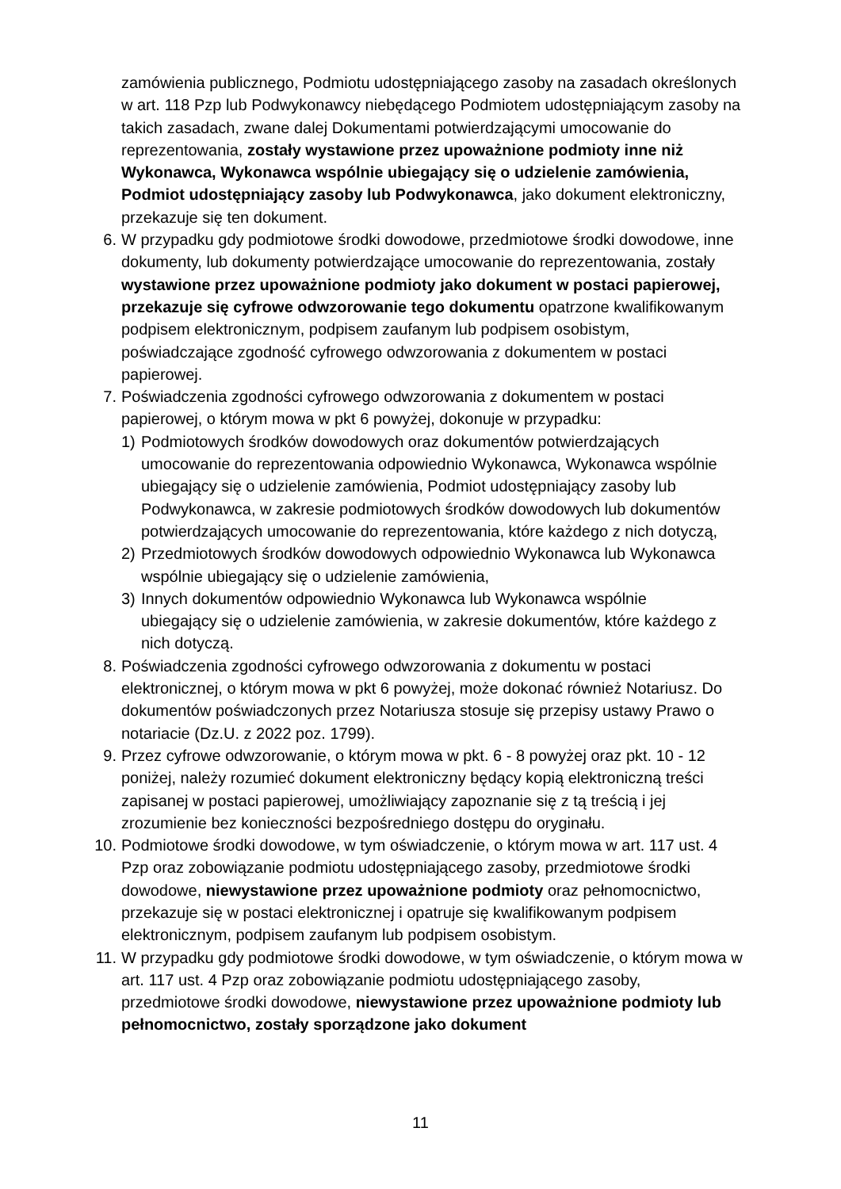zamówienia publicznego, Podmiotu udostępniającego zasoby na zasadach określonych w art. 118 Pzp lub Podwykonawcy niebędącego Podmiotem udostępniającym zasoby na takich zasadach, zwane dalej Dokumentami potwierdzającymi umocowanie do reprezentowania, zostały wystawione przez upoważnione podmioty inne niż Wykonawca, Wykonawca wspólnie ubiegający się o udzielenie zamówienia, Podmiot udostępniający zasoby lub Podwykonawca, jako dokument elektroniczny, przekazuje się ten dokument.
6. W przypadku gdy podmiotowe środki dowodowe, przedmiotowe środki dowodowe, inne dokumenty, lub dokumenty potwierdzające umocowanie do reprezentowania, zostały wystawione przez upoważnione podmioty jako dokument w postaci papierowej, przekazuje się cyfrowe odwzorowanie tego dokumentu opatrzone kwalifikowanym podpisem elektronicznym, podpisem zaufanym lub podpisem osobistym, poświadczające zgodność cyfrowego odwzorowania z dokumentem w postaci papierowej.
7. Poświadczenia zgodności cyfrowego odwzorowania z dokumentem w postaci papierowej, o którym mowa w pkt 6 powyżej, dokonuje w przypadku:
1) Podmiotowych środków dowodowych oraz dokumentów potwierdzających umocowanie do reprezentowania odpowiednio Wykonawca, Wykonawca wspólnie ubiegający się o udzielenie zamówienia, Podmiot udostępniający zasoby lub Podwykonawca, w zakresie podmiotowych środków dowodowych lub dokumentów potwierdzających umocowanie do reprezentowania, które każdego z nich dotyczą,
2) Przedmiotowych środków dowodowych odpowiednio Wykonawca lub Wykonawca wspólnie ubiegający się o udzielenie zamówienia,
3) Innych dokumentów odpowiednio Wykonawca lub Wykonawca wspólnie ubiegający się o udzielenie zamówienia, w zakresie dokumentów, które każdego z nich dotyczą.
8. Poświadczenia zgodności cyfrowego odwzorowania z dokumentu w postaci elektronicznej, o którym mowa w pkt 6 powyżej, może dokonać również Notariusz. Do dokumentów poświadczonych przez Notariusza stosuje się przepisy ustawy Prawo o notariacie (Dz.U. z 2022 poz. 1799).
9. Przez cyfrowe odwzorowanie, o którym mowa w pkt. 6 - 8 powyżej oraz pkt. 10 - 12 poniżej, należy rozumieć dokument elektroniczny będący kopią elektroniczną treści zapisanej w postaci papierowej, umożliwiający zapoznanie się z tą treścią i jej zrozumienie bez konieczności bezpośredniego dostępu do oryginału.
10. Podmiotowe środki dowodowe, w tym oświadczenie, o którym mowa w art. 117 ust. 4 Pzp oraz zobowiązanie podmiotu udostępniającego zasoby, przedmiotowe środki dowodowe, niewystawione przez upoważnione podmioty oraz pełnomocnictwo, przekazuje się w postaci elektronicznej i opatruje się kwalifikowanym podpisem elektronicznym, podpisem zaufanym lub podpisem osobistym.
11. W przypadku gdy podmiotowe środki dowodowe, w tym oświadczenie, o którym mowa w art. 117 ust. 4 Pzp oraz zobowiązanie podmiotu udostępniającego zasoby, przedmiotowe środki dowodowe, niewystawione przez upoważnione podmioty lub pełnomocnictwo, zostały sporządzone jako dokument
11